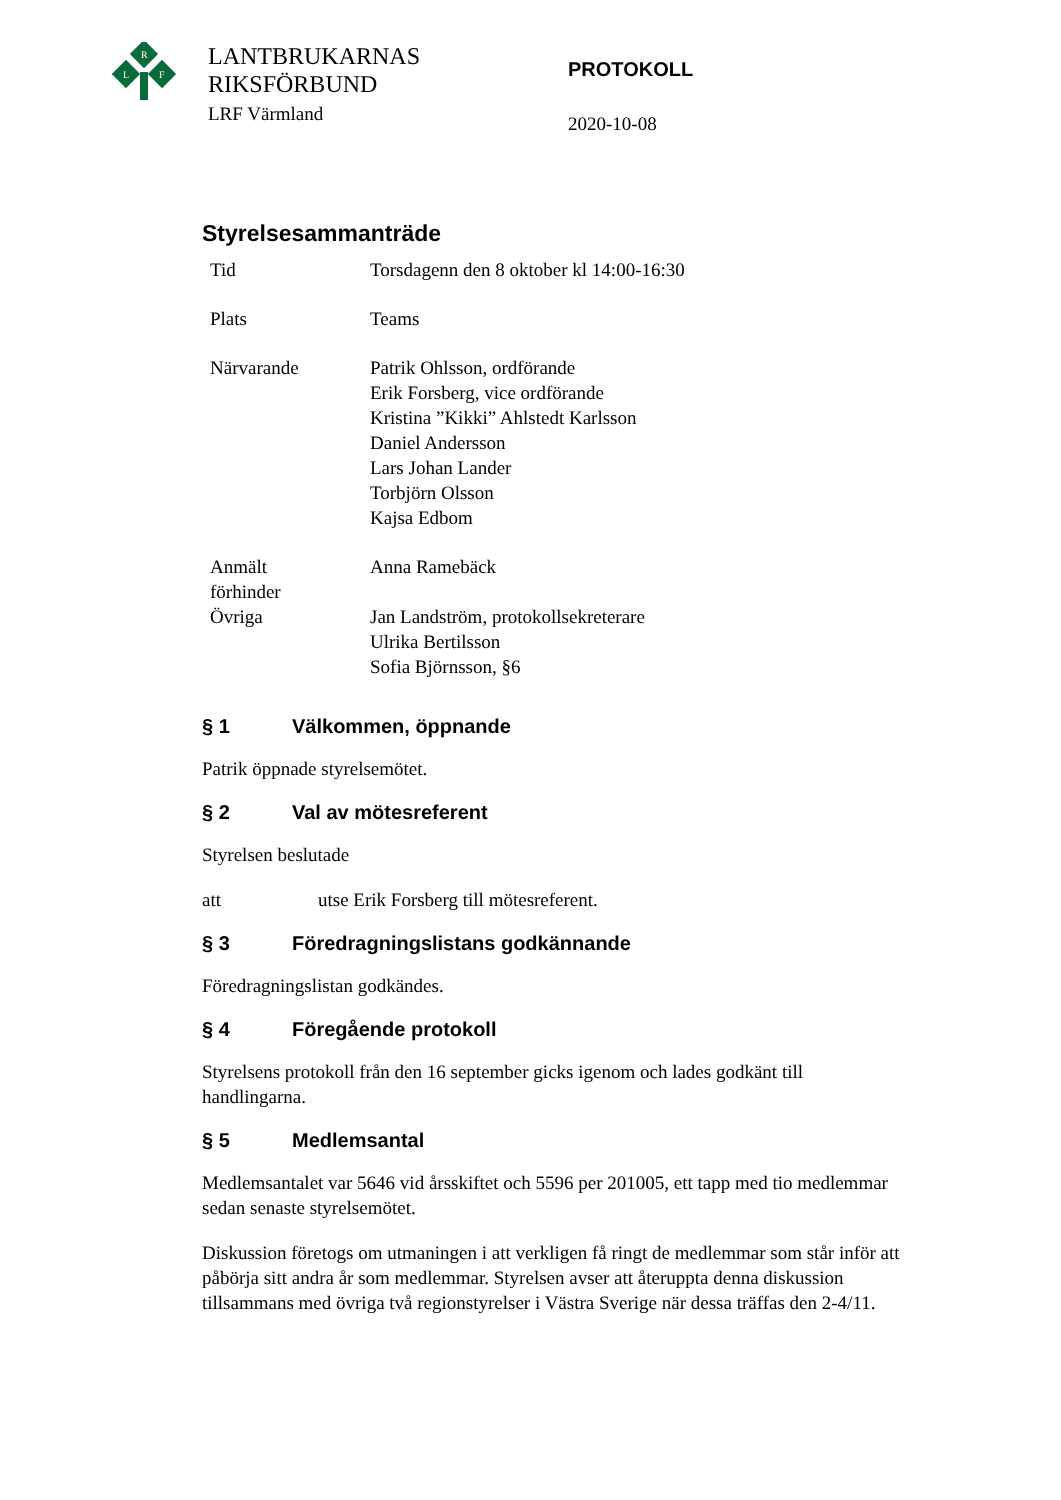R
L
F
LANTBRUKARNAS
RIKSFÖRBUND
LRF Värmland
PROTOKOLL
2020-10-08
Styrelsesammanträde
| Tid | Torsdagenn den 8 oktober kl 14:00-16:30 |
| Plats | Teams |
| Närvarande | Patrik Ohlsson, ordförande Erik Forsberg, vice ordförande Kristina ”Kikki” Ahlstedt Karlsson Daniel Andersson Lars Johan Lander Torbjörn Olsson Kajsa Edbom |
| Anmält förhinder | Anna Ramebäck |
| Övriga | Jan Landström, protokollsekreterare Ulrika Bertilsson Sofia Björnsson, §6 |
§ 1 Välkommen, öppnande
Patrik öppnade styrelsemötet.
§ 2 Val av mötesreferent
Styrelsen beslutade
att utse Erik Forsberg till mötesreferent.
§ 3 Föredragningslistans godkännande
Föredragningslistan godkändes.
§ 4 Föregående protokoll
Styrelsens protokoll från den 16 september gicks igenom och lades godkänt till handlingarna.
§ 5 Medlemsantal
Medlemsantalet var 5646 vid årsskiftet och 5596 per 201005, ett tapp med tio medlemmar sedan senaste styrelsemötet.
Diskussion företogs om utmaningen i att verkligen få ringt de medlemmar som står inför att påbörja sitt andra år som medlemmar. Styrelsen avser att återuppta denna diskussion tillsammans med övriga två regionstyrelser i Västra Sverige när dessa träffas den 2-4/11.